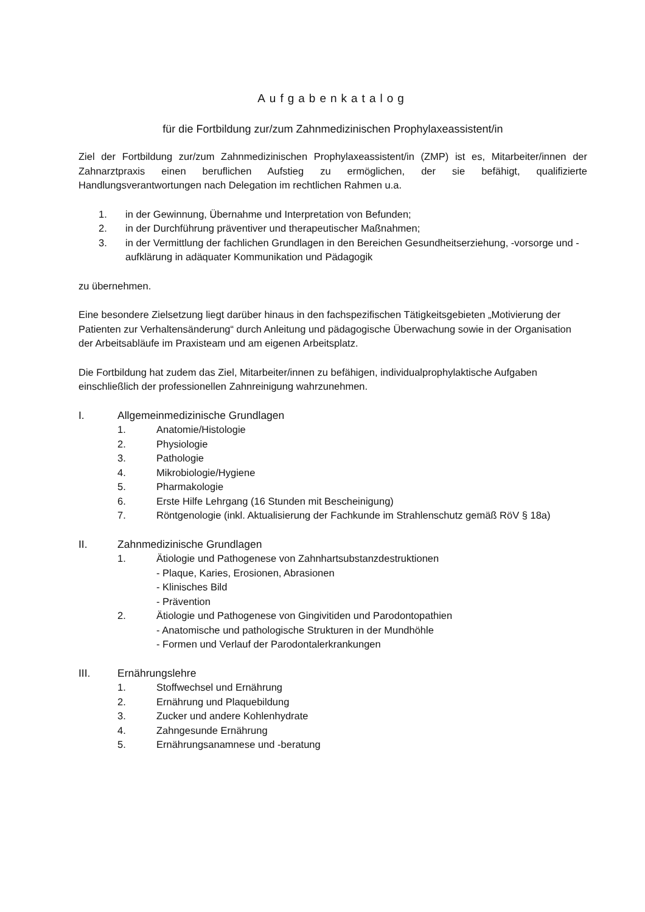Aufgabenkatalog
für die Fortbildung zur/zum Zahnmedizinischen Prophylaxeassistent/in
Ziel der Fortbildung zur/zum Zahnmedizinischen Prophylaxeassistent/in (ZMP) ist es, Mitarbeiter/innen der Zahnarztpraxis einen beruflichen Aufstieg zu ermöglichen, der sie befähigt, qualifizierte Handlungsverantwortungen nach Delegation im rechtlichen Rahmen u.a.
1. in der Gewinnung, Übernahme und Interpretation von Befunden;
2. in der Durchführung präventiver und therapeutischer Maßnahmen;
3. in der Vermittlung der fachlichen Grundlagen in den Bereichen Gesundheitserziehung, -vorsorge und -aufklärung in adäquater Kommunikation und Pädagogik
zu übernehmen.
Eine besondere Zielsetzung liegt darüber hinaus in den fachspezifischen Tätigkeitsgebieten „Motivierung der Patienten zur Verhaltensänderung“ durch Anleitung und pädagogische Überwachung sowie in der Organisation der Arbeitsabläufe im Praxisteam und am eigenen Arbeitsplatz.
Die Fortbildung hat zudem das Ziel, Mitarbeiter/innen zu befähigen, individualprophylaktische Aufgaben einschließlich der professionellen Zahnreinigung wahrzunehmen.
I. Allgemeinmedizinische Grundlagen
1. Anatomie/Histologie
2. Physiologie
3. Pathologie
4. Mikrobiologie/Hygiene
5. Pharmakologie
6. Erste Hilfe Lehrgang (16 Stunden mit Bescheinigung)
7. Röntgenologie (inkl. Aktualisierung der Fachkunde im Strahlenschutz gemäß RöV § 18a)
II. Zahnmedizinische Grundlagen
1. Ätiologie und Pathogenese von Zahnhartsubstanzdestruktionen
- Plaque, Karies, Erosionen, Abrasionen
- Klinisches Bild
- Prävention
2. Ätiologie und Pathogenese von Gingivitiden und Parodontopathien
- Anatomische und pathologische Strukturen in der Mundhöhle
- Formen und Verlauf der Parodontalerkrankungen
III. Ernährungslehre
1. Stoffwechsel und Ernährung
2. Ernährung und Plaquebildung
3. Zucker und andere Kohlenhydrate
4. Zahngesunde Ernährung
5. Ernährungsanamnese und -beratung